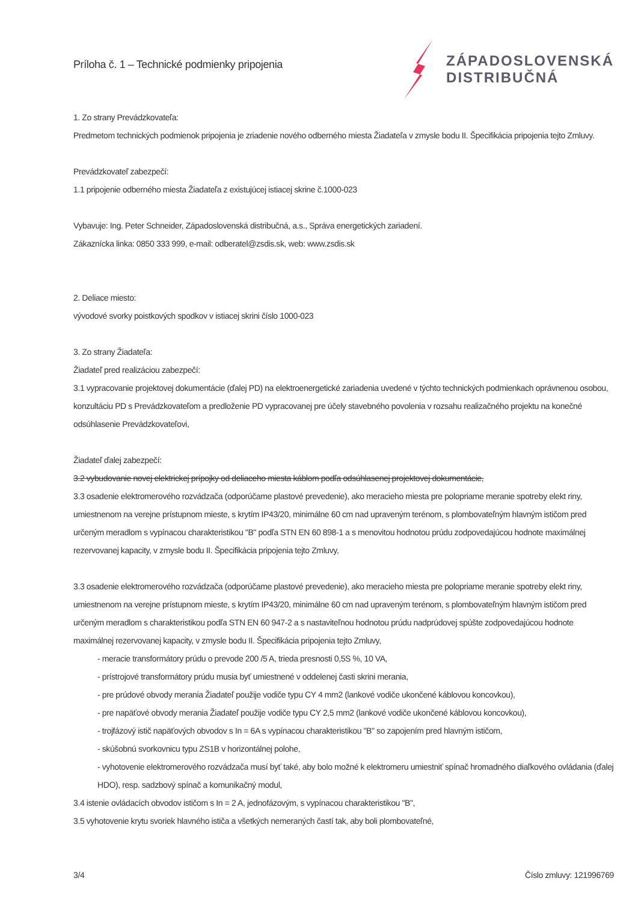Príloha č. 1 – Technické podmienky pripojenia
ZÁPADOSLOVENSKÁ
DISTRIBUČNÁ
1. Zo strany Prevádzkovateľa:
Predmetom technických podmienok pripojenia je zriadenie nového odberného miesta Žiadateľa v zmysle bodu II. Špecifikácia pripojenia tejto Zmluvy.
Prevádzkovateľ zabezpečí:
1.1 pripojenie odberného miesta Žiadateľa z existujúcej istiacej skrine č.1000-023
Vybavuje: Ing. Peter Schneider, Západoslovenská distribučná, a.s., Správa energetických zariadení.
Zákaznícka linka: 0850 333 999, e-mail: odberatel@zsdis.sk, web: www.zsdis.sk
2. Deliace miesto:
vývodové svorky poistkových spodkov v istiacej skrini číslo 1000-023
3. Zo strany Žiadateľa:
Žiadateľ pred realizáciou zabezpečí:
3.1 vypracovanie projektovej dokumentácie (ďalej PD) na elektroenergetické zariadenia uvedené v týchto technických podmienkach oprávnenou osobou, konzultáciu PD s Prevádzkovateľom a predloženie PD vypracovanej pre účely stavebného povolenia v rozsahu realizačného projektu na konečné odsúhlasenie Prevádzkovateľovi,
Žiadateľ ďalej zabezpečí:
3.2 vybudovanie novej elektrickej prípojky od deliaceho miesta káblom podľa odsúhlasenej projektovej dokumentácie,
3.3 osadenie elektromerového rozvádzača (odporúčame plastové prevedenie), ako meracieho miesta pre polopriame meranie spotreby elekt riny, umiestnenom na verejne prístupnom mieste, s krytím IP43/20, minimálne 60 cm nad upraveným terénom, s plombovateľným hlavným ističom pred určeným meradlom s vypínacou charakteristikou "B" podľa STN EN 60 898-1 a s menovitou hodnotou prúdu zodpovedajúcou hodnote maximálnej rezervovanej kapacity, v zmysle bodu II. Špecifikácia pripojenia tejto Zmluvy,
3.3 osadenie elektromerového rozvádzača (odporúčame plastové prevedenie), ako meracieho miesta pre polopriame meranie spotreby elekt riny, umiestnenom na verejne prístupnom mieste, s krytím IP43/20, minimálne 60 cm nad upraveným terénom, s plombovateľným hlavným ističom pred určeným meradlom s charakteristikou podľa STN EN 60 947-2 a s nastaviteľnou hodnotou prúdu nadprúdovej spúšte zodpovedajúcou hodnote maximálnej rezervovanej kapacity, v zmysle bodu II. Špecifikácia pripojenia tejto Zmluvy,
- meracie transformátory prúdu o prevode 200 /5 A, trieda presnosti 0,5S %, 10 VA,
- prístrojové transformátory prúdu musia byť umiestnené v oddelenej časti skrini merania,
- pre prúdové obvody merania Žiadateľ použije vodiče typu CY 4 mm2 (lankové vodiče ukončené káblovou koncovkou),
- pre napäťové obvody merania Žiadateľ použije vodiče typu CY 2,5 mm2 (lankové vodiče ukončené káblovou koncovkou),
- trojfázový istič napäťových obvodov s In = 6A s vypínacou charakteristikou "B" so zapojením pred hlavným ističom,
- skúšobnú svorkovnicu typu ZS1B v horizontálnej polohe,
- vyhotovenie elektromerového rozvádzača musí byť také, aby bolo možné k elektromeru umiestniť spínač hromadného diaľkového ovládania (ďalej HDO), resp. sadzbový spínač a komunikačný modul,
3.4 istenie ovládacích obvodov ističom s In = 2 A, jednofázovým, s vypínacou charakteristikou "B",
3.5 vyhotovenie krytu svoriek hlavného ističa a všetkých nemeraných častí tak, aby boli plombovateľné,
3/4 Číslo zmluvy: 121996769